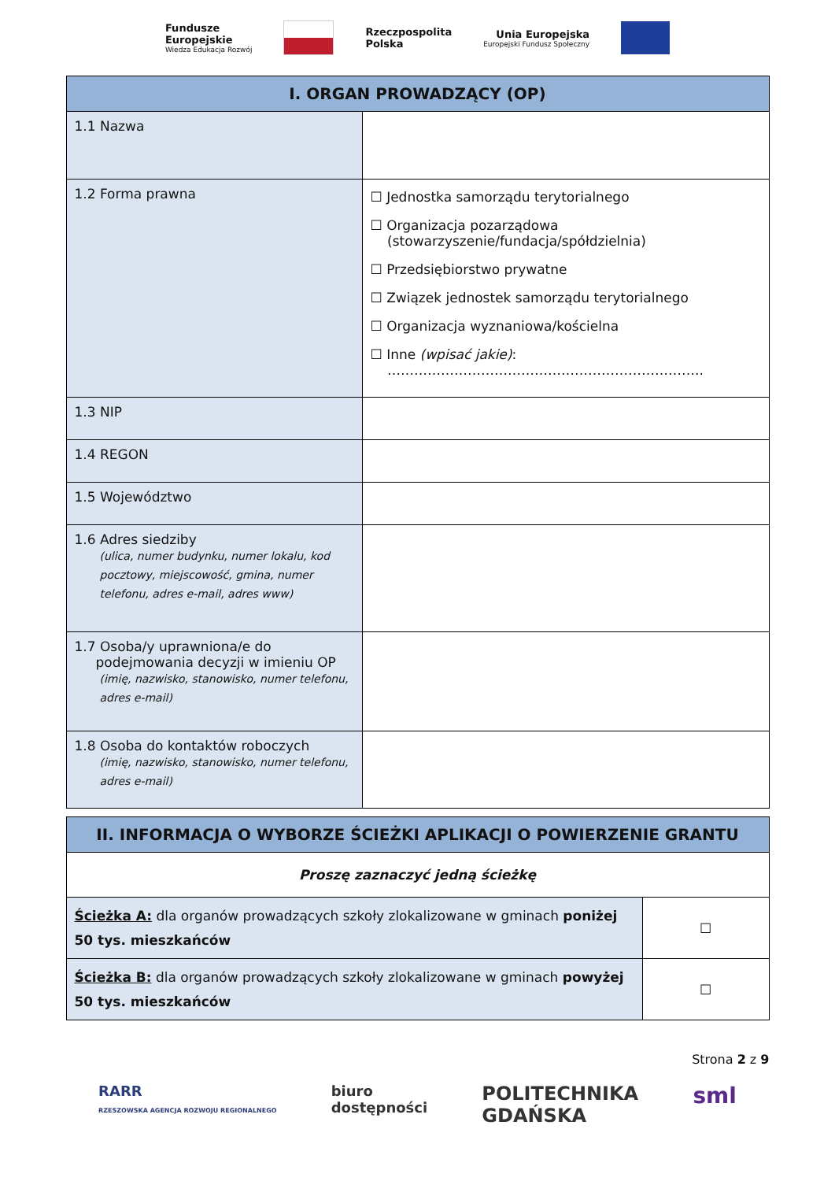Fundusze
Europejskie
Wiedza Edukacja Rozwój
Rzeczpospolita
Polska
Unia Europejska
Europejski Fundusz Społeczny
| I. ORGAN PROWADZĄCY (OP) | |
| --- | --- |
| 1.1 Nazwa | |
| 1.2 Forma prawna | ☐ Jednostka samorządu terytorialnego ☐ Organizacja pozarządowa (stowarzyszenie/fundacja/spółdzielnia) ☐ Przedsiębiorstwo prywatne ☐ Związek jednostek samorządu terytorialnego ☐ Organizacja wyznaniowa/kościelna ☐ Inne (wpisać jakie) : …………………………………………………………….. |
| 1.3 NIP | |
| 1.4 REGON | |
| 1.5 Województwo | |
| 1.6 Adres siedziby (ulica, numer budynku, numer lokalu, kod pocztowy, miejscowość, gmina, numer telefonu, adres e-mail, adres www) | |
| 1.7 Osoba/y uprawniona/e do podejmowania decyzji w imieniu OP (imię, nazwisko, stanowisko, numer telefonu, adres e-mail) | |
| 1.8 Osoba do kontaktów roboczych (imię, nazwisko, stanowisko, numer telefonu, adres e-mail) | |
| II. INFORMACJA O WYBORZE ŚCIEŻKI APLIKACJI O POWIERZENIE GRANTU | |
| --- | --- |
| Proszę zaznaczyć jedną ścieżkę | |
| Ścieżka A: dla organów prowadzących szkoły zlokalizowane w gminach poniżej 50 tys. mieszkańców | ☐ |
| Ścieżka B: dla organów prowadzących szkoły zlokalizowane w gminach powyżej 50 tys. mieszkańców | ☐ |
Strona 2 z 9
RARR
RZESZOWSKA AGENCJA ROZWOJU REGIONALNEGO
biuro
dostępności
POLITECHNIKA
GDAŃSKA
sml